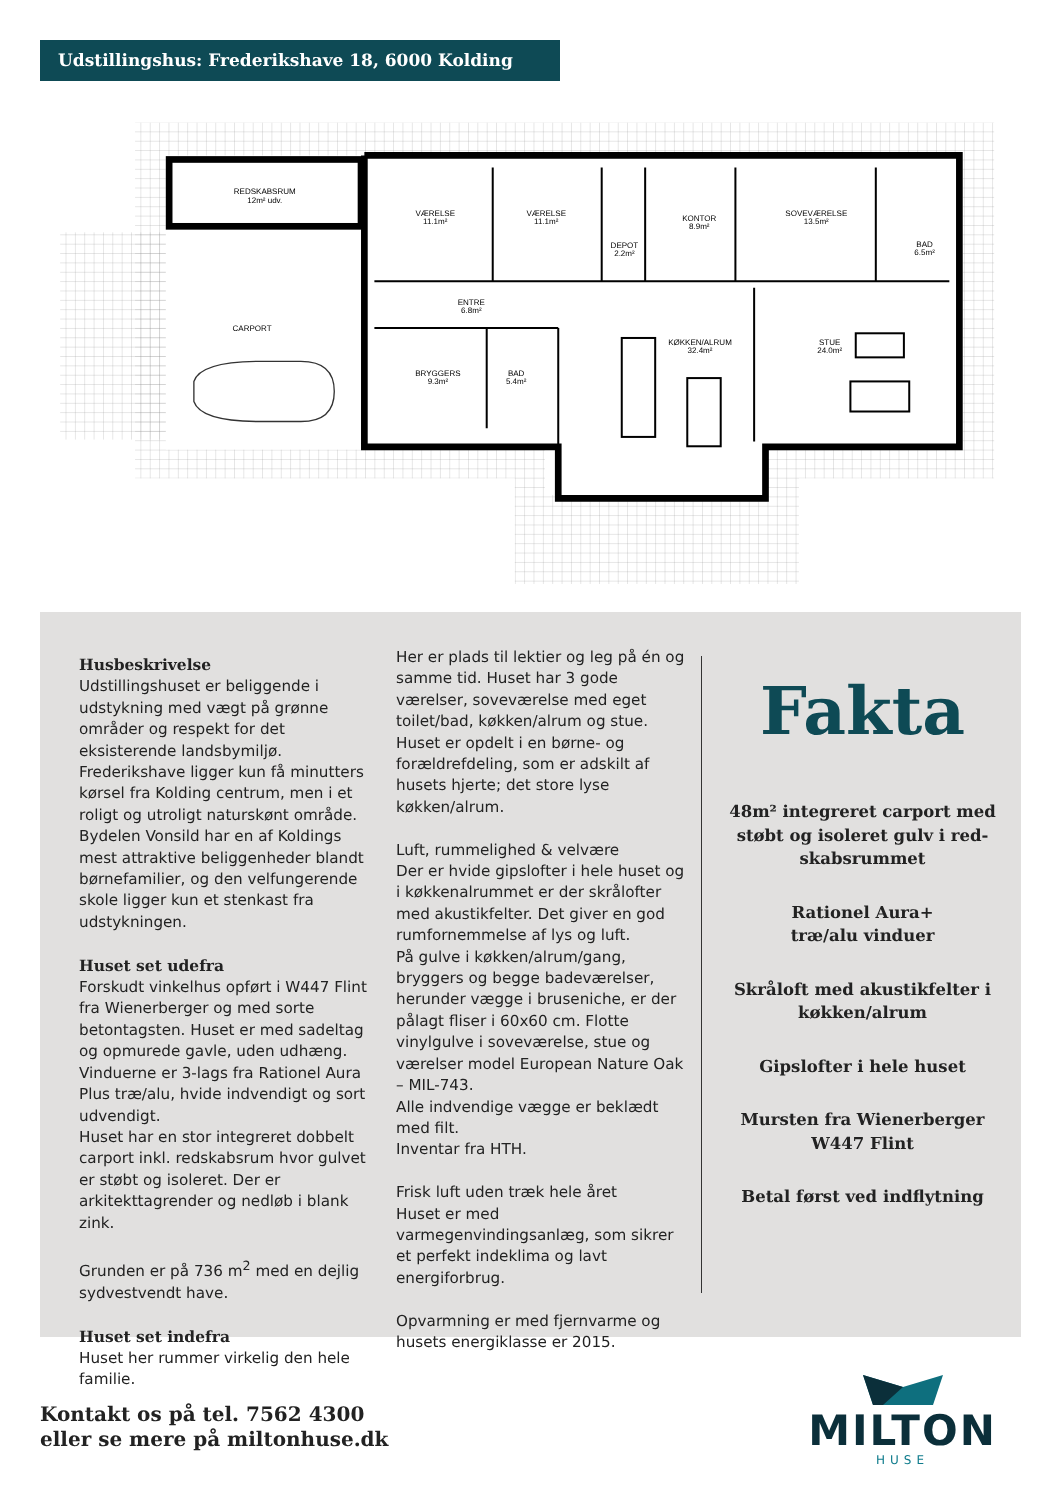Udstillingshus: Frederikshave 18, 6000 Kolding
REDSKABSRUM
12m² udv.
VÆRELSE
11.1m²
VÆRELSE
11.1m²
KONTOR
8.9m²
SOVEVÆRELSE
13.5m²
DEPOT
2.2m²
BAD
6.5m²
ENTRE
6.8m²
CARPORT
KØKKEN/ALRUM
32.4m²
STUE
24.0m²
BRYGGERS
9.3m²
BAD
5.4m²
Husbeskrivelse
Udstillingshuset er beliggende i udstykning med vægt på grønne områder og respekt for det eksisterende landsbymiljø. Frederikshave ligger kun få minutters kørsel fra Kolding centrum, men i et roligt og utroligt naturskønt område. Bydelen Vonsild har en af Koldings mest attraktive belig­genheder blandt børnefamilier, og den velfungerende skole ligger kun et stenkast fra udstykningen.
Huset set udefra
Forskudt vinkelhus opført i W447 Flint fra Wienerberger og med sorte betontagsten. Huset er med sadeltag og opmurede gavle, uden udhæng.
Vinduerne er 3-lags fra Rationel Aura Plus træ/alu, hvide indvendigt og sort udven­digt.
Huset har en stor integreret dobbelt carport inkl. redskabsrum hvor gulvet er støbt og isoleret. Der er arkitekttagrender og nedløb i blank zink.
Grunden er på 736 m<sup>2</sup> med en dejlig sydvestvendt have.
Huset set indefra
Huset her rummer virkelig den hele familie.
Her er plads til lektier og leg på én og samme tid. Huset har 3 gode værelser, soveværelse med eget toilet/bad, køkken/alrum og stue.
Huset er opdelt i en børne- og forældref­deling, som er adskilt af husets hjerte; det store lyse køkken/alrum.
Luft, rummelighed & velvære
Der er hvide gipslofter i hele huset og i køkkenalrummet er der skrålofter med aku­stikfelter. Det giver en god rumfornemmelse af lys og luft.
På gulve i køkken/alrum/gang, bryggers og begge badeværelser, herunder vægge i bruseniche, er der pålagt fliser i 60x60 cm. Flotte vinylgulve i soveværelse, stue og værelser model European Nature Oak – MIL-743.
Alle indvendige vægge er beklædt med filt.
Inventar fra HTH.
Frisk luft uden træk hele året
Huset er med varmegenvindingsanlæg, som sikrer et perfekt indeklima og lavt energiforbrug.
Opvarmning er med fjernvarme og husets energiklasse er 2015.
Fakta
48m² integreret carport med støbt og isoleret gulv i red­skabsrummet
Rationel Aura+
træ/alu vinduer
Skråloft med akustikfelter i køkken/alrum
Gipslofter i hele huset
Mursten fra Wienerberger W447 Flint
Betal først ved indflytning
Kontakt os på tel. 7562 4300
eller se mere på miltonhuse.dk
MILTON
HUSE